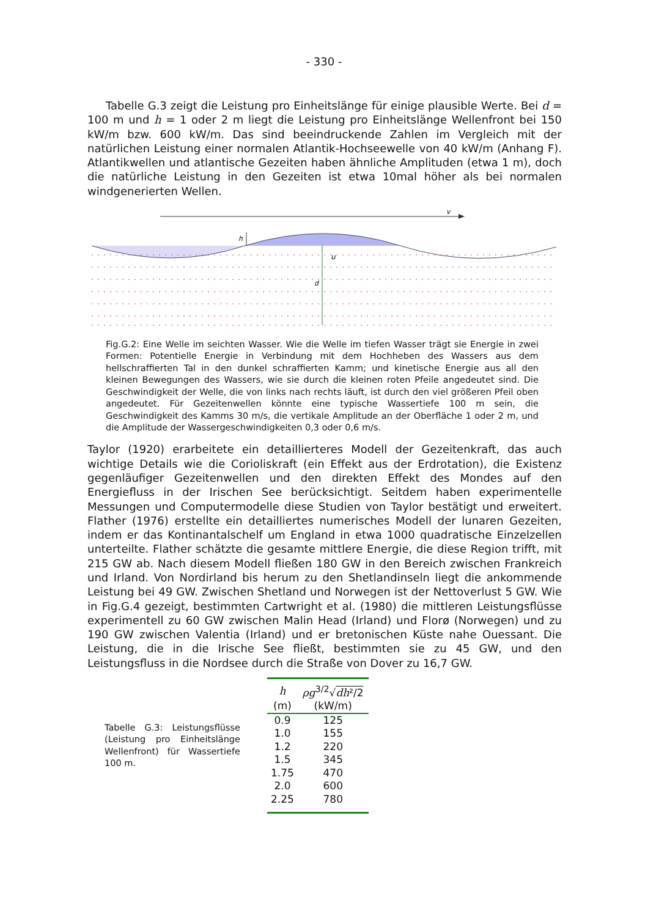- 330 -
Tabelle G.3 zeigt die Leistung pro Einheitslänge für einige plausible Werte. Bei d = 100 m und h = 1 oder 2 m liegt die Leistung pro Einheitslänge Wellenfront bei 150 kW/m bzw. 600 kW/m. Das sind beeindruckende Zahlen im Vergleich mit der natürlichen Leistung einer normalen Atlantik-Hochseewelle von 40 kW/m (Anhang F). Atlantikwellen und atlantische Gezeiten haben ähnliche Amplituden (etwa 1 m), doch die natürliche Leistung in den Gezeiten ist etwa 10mal höher als bei normalen windgenerierten Wellen.
v
h
d
u
Fig.G.2: Eine Welle im seichten Wasser. Wie die Welle im tiefen Wasser trägt sie Energie in zwei Formen: Potentielle Energie in Verbindung mit dem Hochheben des Wassers aus dem hellschraffierten Tal in den dunkel schraffierten Kamm; und kinetische Energie aus all den kleinen Bewegungen des Wassers, wie sie durch die kleinen roten Pfeile angedeutet sind. Die Geschwindigkeit der Welle, die von links nach rechts läuft, ist durch den viel größeren Pfeil oben angedeutet. Für Gezeitenwellen könnte eine typische Wassertiefe 100 m sein, die Geschwindigkeit des Kamms 30 m/s, die vertikale Amplitude an der Oberfläche 1 oder 2 m, und die Amplitude der Wassergeschwindigkeiten 0,3 oder 0,6 m/s.
Taylor (1920) erarbeitete ein detaillierteres Modell der Gezeitenkraft, das auch wichtige Details wie die Corioliskraft (ein Effekt aus der Erdrotation), die Existenz gegenläufiger Gezeitenwellen und den direkten Effekt des Mondes auf den Energiefluss in der Irischen See berücksichtigt. Seitdem haben experimentelle Messungen und Computermodelle diese Studien von Taylor bestätigt und erweitert. Flather (1976) erstellte ein detailliertes numerisches Modell der lunaren Gezeiten, indem er das Kontinantalschelf um England in etwa 1000 quadratische Einzelzellen unterteilte. Flather schätzte die gesamte mittlere Energie, die diese Region trifft, mit 215 GW ab. Nach diesem Modell fließen 180 GW in den Bereich zwischen Frankreich und Irland. Von Nordirland bis herum zu den Shetlandinseln liegt die ankommende Leistung bei 49 GW. Zwischen Shetland und Norwegen ist der Nettoverlust 5 GW. Wie in Fig.G.4 gezeigt, bestimmten Cartwright et al. (1980) die mittleren Leistungsflüsse experimentell zu 60 GW zwischen Malin Head (Irland) und Florø (Norwegen) und zu 190 GW zwischen Valentia (Irland) und er bretonischen Küste nahe Ouessant. Die Leistung, die in die Irische See fließt, bestimmten sie zu 45 GW, und den Leistungsfluss in die Nordsee durch die Straße von Dover zu 16,7 GW.
Tabelle G.3: Leistungsflüsse (Leistung pro Einheitslänge Wellenfront) für Wassertiefe 100 m.
| h | ρg<sup>3/2</sup>√ dh ²/2 |
| --- | --- |
| (m) | (kW/m) |
| 0.9 | 125 |
| 1.0 | 155 |
| 1.2 | 220 |
| 1.5 | 345 |
| 1.75 | 470 |
| 2.0 | 600 |
| 2.25 | 780 |